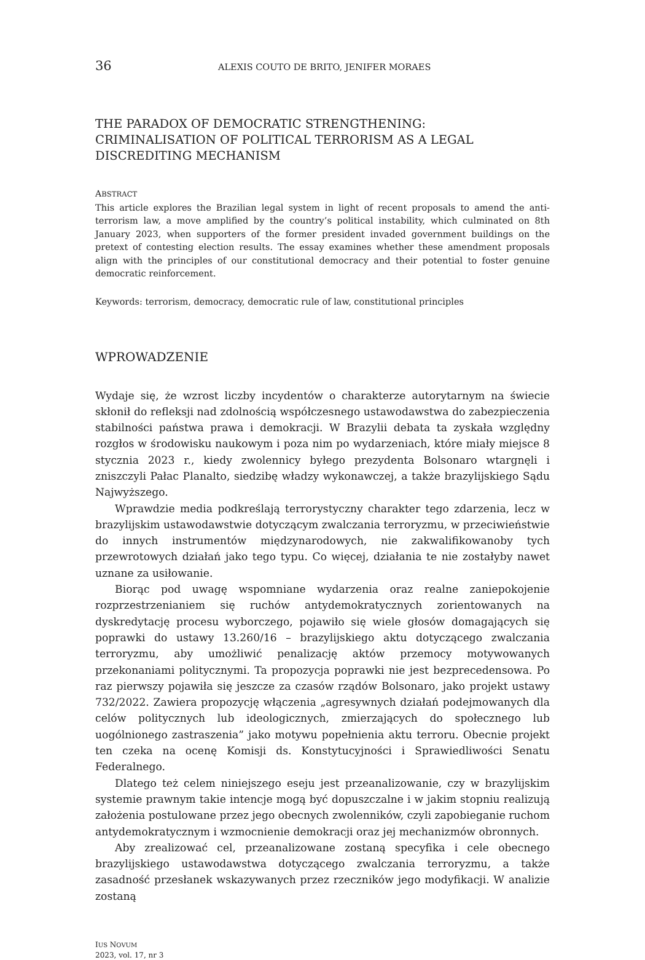36 ALEXIS COUTO DE BRITO, JENIFER MORAES
THE PARADOX OF DEMOCRATIC STRENGTHENING: CRIMINALISATION OF POLITICAL TERRORISM AS A LEGAL DISCREDITING MECHANISM
ABSTRACT
This article explores the Brazilian legal system in light of recent proposals to amend the anti-terrorism law, a move amplified by the country’s political instability, which culminated on 8th January 2023, when supporters of the former president invaded government buildings on the pretext of contesting election results. The essay examines whether these amendment proposals align with the principles of our constitutional democracy and their potential to foster genuine democratic reinforcement.
Keywords: terrorism, democracy, democratic rule of law, constitutional principles
WPROWADZENIE
Wydaje się, że wzrost liczby incydentów o charakterze autorytarnym na świecie skłonił do refleksji nad zdolnością współczesnego ustawodawstwa do zabezpieczenia stabilności państwa prawa i demokracji. W Brazylii debata ta zyskała względny rozgłos w środowisku naukowym i poza nim po wydarzeniach, które miały miejsce 8 stycznia 2023 r., kiedy zwolennicy byłego prezydenta Bolsonaro wtargnęli i zniszczyli Pałac Planalto, siedzibę władzy wykonawczej, a także brazylijskiego Sądu Najwyższego.
Wprawdzie media podkreślają terrorystyczny charakter tego zdarzenia, lecz w brazylijskim ustawodawstwie dotyczącym zwalczania terroryzmu, w przeciwieństwie do innych instrumentów międzynarodowych, nie zakwalifikowanoby tych przewrotowych działań jako tego typu. Co więcej, działania te nie zostałyby nawet uznane za usiłowanie.
Biorąc pod uwagę wspomniane wydarzenia oraz realne zaniepokojenie rozprzestrzenianiem się ruchów antydemokratycznych zorientowanych na dyskredytację procesu wyborczego, pojawiło się wiele głosów domagających się poprawki do ustawy 13.260/16 – brazylijskiego aktu dotyczącego zwalczania terroryzmu, aby umożliwić penalizację aktów przemocy motywowanych przekonaniami politycznymi. Ta propozycja poprawki nie jest bezprecedensowa. Po raz pierwszy pojawiła się jeszcze za czasów rządów Bolsonaro, jako projekt ustawy 732/2022. Zawiera propozycję włączenia „agresywnych działań podejmowanych dla celów politycznych lub ideologicznych, zmierzających do społecznego lub uogólnionego zastraszenia” jako motywu popełnienia aktu terroru. Obecnie projekt ten czeka na ocenę Komisji ds. Konstytucyjności i Sprawiedliwości Senatu Federalnego.
Dlatego też celem niniejszego eseju jest przeanalizowanie, czy w brazylijskim systemie prawnym takie intencje mogą być dopuszczalne i w jakim stopniu realizują założenia postulowane przez jego obecnych zwolenników, czyli zapobieganie ruchom antydemokratycznym i wzmocnienie demokracji oraz jej mechanizmów obronnych.
Aby zrealizować cel, przeanalizowane zostaną specyfika i cele obecnego brazylijskiego ustawodawstwa dotyczącego zwalczania terroryzmu, a także zasadność przesłanek wskazywanych przez rzeczników jego modyfikacji. W analizie zostaną
IUS NOVUM
2023, vol. 17, nr 3